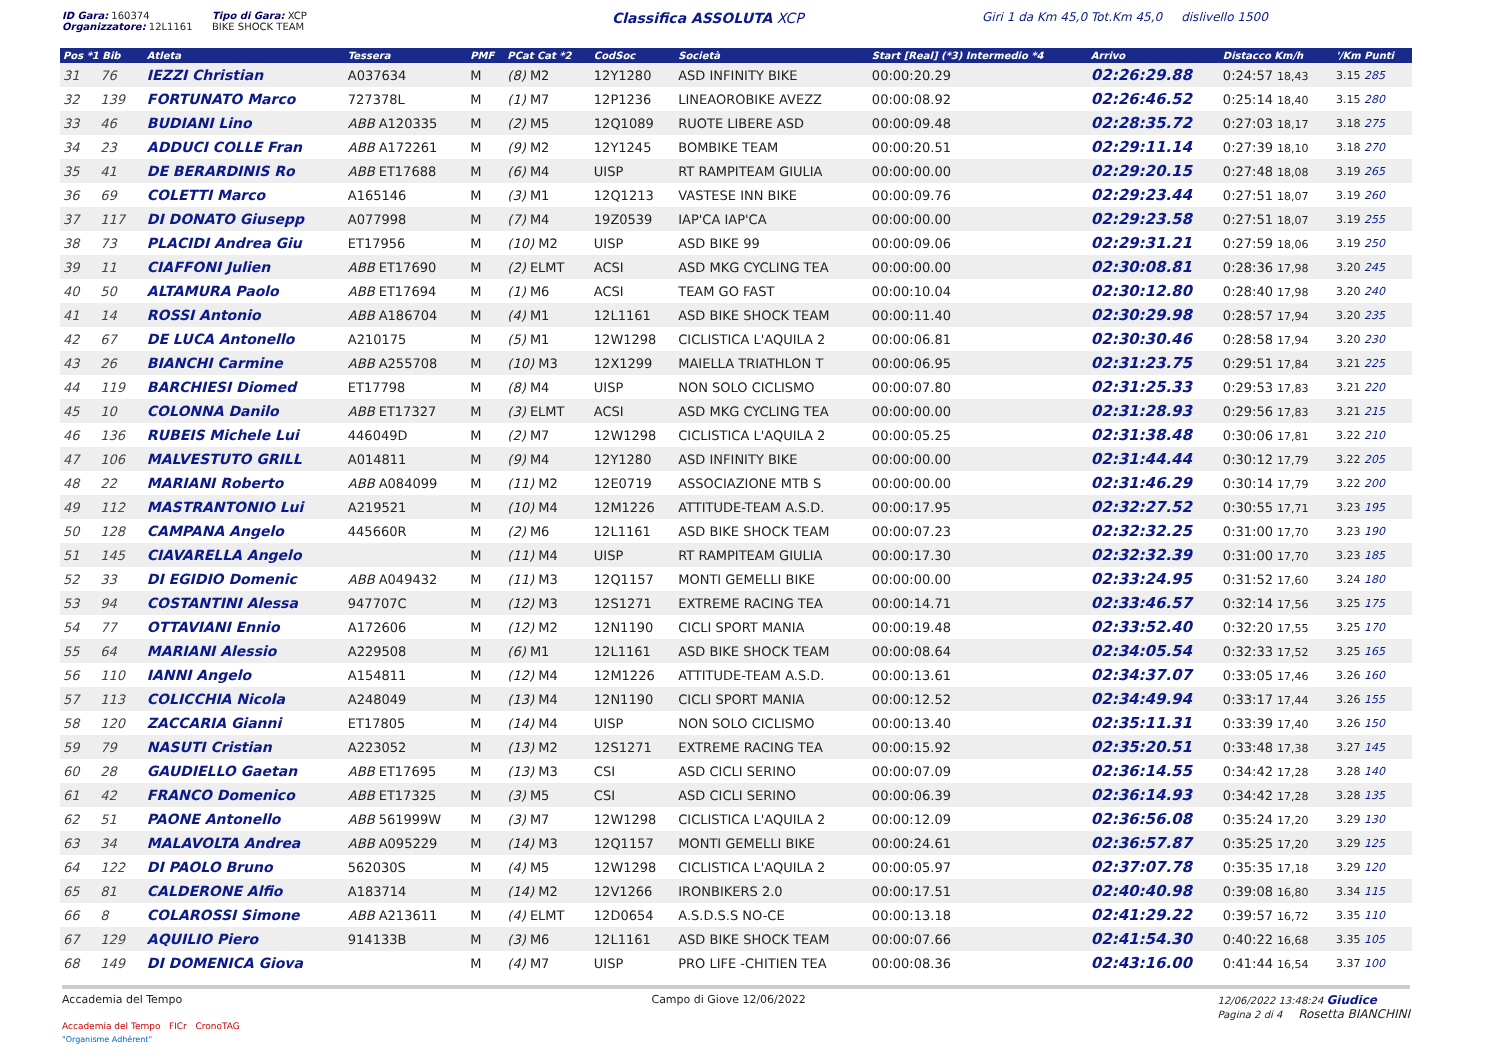ID Gara: 160374
Organizzatore: 12L1161
Tipo di Gara: XCP
BIKE SHOCK TEAM
Classifica ASSOLUTA XCP
Giri 1 da Km 45,0 Tot.Km 45,0 dislivello 1500
| Pos *1 Bib | Atleta | Tessera | PMF | PCat Cat *2 | CodSoc | Società | Start [Real] (*3) Intermedio *4 | Arrivo | Distacco Km/h | '/Km Punti |
| --- | --- | --- | --- | --- | --- | --- | --- | --- | --- | --- |
| 31 76 | IEZZI Christian | A037634 | M | (8) M2 | 12Y1280 | ASD INFINITY BIKE | 00:00:20.29 | 02:26:29.88 | 0:24:57 18,43 | 3.15 285 |
| 32 139 | FORTUNATO Marco | 727378L | M | (1) M7 | 12P1236 | LINEAOROBIKE AVEZZ | 00:00:08.92 | 02:26:46.52 | 0:25:14 18,40 | 3.15 280 |
| 33 46 | BUDIANI Lino | ABB A120335 | M | (2) M5 | 12Q1089 | RUOTE LIBERE ASD | 00:00:09.48 | 02:28:35.72 | 0:27:03 18,17 | 3.18 275 |
| 34 23 | ADDUCI COLLE Fran | ABB A172261 | M | (9) M2 | 12Y1245 | BOMBIKE TEAM | 00:00:20.51 | 02:29:11.14 | 0:27:39 18,10 | 3.18 270 |
| 35 41 | DE BERARDINIS Ro | ABB ET17688 | M | (6) M4 | UISP | RT RAMPITEAM GIULIA | 00:00:00.00 | 02:29:20.15 | 0:27:48 18,08 | 3.19 265 |
| 36 69 | COLETTI Marco | A165146 | M | (3) M1 | 12Q1213 | VASTESE INN BIKE | 00:00:09.76 | 02:29:23.44 | 0:27:51 18,07 | 3.19 260 |
| 37 117 | DI DONATO Giusepp | A077998 | M | (7) M4 | 19Z0539 | IAP'CA IAP'CA | 00:00:00.00 | 02:29:23.58 | 0:27:51 18,07 | 3.19 255 |
| 38 73 | PLACIDI Andrea Giu | ET17956 | M | (10) M2 | UISP | ASD BIKE 99 | 00:00:09.06 | 02:29:31.21 | 0:27:59 18,06 | 3.19 250 |
| 39 11 | CIAFFONI Julien | ABB ET17690 | M | (2) ELMT | ACSI | ASD MKG CYCLING TEA | 00:00:00.00 | 02:30:08.81 | 0:28:36 17,98 | 3.20 245 |
| 40 50 | ALTAMURA Paolo | ABB ET17694 | M | (1) M6 | ACSI | TEAM GO FAST | 00:00:10.04 | 02:30:12.80 | 0:28:40 17,98 | 3.20 240 |
| 41 14 | ROSSI Antonio | ABB A186704 | M | (4) M1 | 12L1161 | ASD BIKE SHOCK TEAM | 00:00:11.40 | 02:30:29.98 | 0:28:57 17,94 | 3.20 235 |
| 42 67 | DE LUCA Antonello | A210175 | M | (5) M1 | 12W1298 | CICLISTICA L'AQUILA 2 | 00:00:06.81 | 02:30:30.46 | 0:28:58 17,94 | 3.20 230 |
| 43 26 | BIANCHI Carmine | ABB A255708 | M | (10) M3 | 12X1299 | MAIELLA TRIATHLON T | 00:00:06.95 | 02:31:23.75 | 0:29:51 17,84 | 3.21 225 |
| 44 119 | BARCHIESI Diomed | ET17798 | M | (8) M4 | UISP | NON SOLO CICLISMO | 00:00:07.80 | 02:31:25.33 | 0:29:53 17,83 | 3.21 220 |
| 45 10 | COLONNA Danilo | ABB ET17327 | M | (3) ELMT | ACSI | ASD MKG CYCLING TEA | 00:00:00.00 | 02:31:28.93 | 0:29:56 17,83 | 3.21 215 |
| 46 136 | RUBEIS Michele Lui | 446049D | M | (2) M7 | 12W1298 | CICLISTICA L'AQUILA 2 | 00:00:05.25 | 02:31:38.48 | 0:30:06 17,81 | 3.22 210 |
| 47 106 | MALVESTUTO GRILL | A014811 | M | (9) M4 | 12Y1280 | ASD INFINITY BIKE | 00:00:00.00 | 02:31:44.44 | 0:30:12 17,79 | 3.22 205 |
| 48 22 | MARIANI Roberto | ABB A084099 | M | (11) M2 | 12E0719 | ASSOCIAZIONE MTB S | 00:00:00.00 | 02:31:46.29 | 0:30:14 17,79 | 3.22 200 |
| 49 112 | MASTRANTONIO Lui | A219521 | M | (10) M4 | 12M1226 | ATTITUDE-TEAM A.S.D. | 00:00:17.95 | 02:32:27.52 | 0:30:55 17,71 | 3.23 195 |
| 50 128 | CAMPANA Angelo | 445660R | M | (2) M6 | 12L1161 | ASD BIKE SHOCK TEAM | 00:00:07.23 | 02:32:32.25 | 0:31:00 17,70 | 3.23 190 |
| 51 145 | CIAVARELLA Angelo | | M | (11) M4 | UISP | RT RAMPITEAM GIULIA | 00:00:17.30 | 02:32:32.39 | 0:31:00 17,70 | 3.23 185 |
| 52 33 | DI EGIDIO Domenic | ABB A049432 | M | (11) M3 | 12Q1157 | MONTI GEMELLI BIKE | 00:00:00.00 | 02:33:24.95 | 0:31:52 17,60 | 3.24 180 |
| 53 94 | COSTANTINI Alessa | 947707C | M | (12) M3 | 12S1271 | EXTREME RACING TEA | 00:00:14.71 | 02:33:46.57 | 0:32:14 17,56 | 3.25 175 |
| 54 77 | OTTAVIANI Ennio | A172606 | M | (12) M2 | 12N1190 | CICLI SPORT MANIA | 00:00:19.48 | 02:33:52.40 | 0:32:20 17,55 | 3.25 170 |
| 55 64 | MARIANI Alessio | A229508 | M | (6) M1 | 12L1161 | ASD BIKE SHOCK TEAM | 00:00:08.64 | 02:34:05.54 | 0:32:33 17,52 | 3.25 165 |
| 56 110 | IANNI Angelo | A154811 | M | (12) M4 | 12M1226 | ATTITUDE-TEAM A.S.D. | 00:00:13.61 | 02:34:37.07 | 0:33:05 17,46 | 3.26 160 |
| 57 113 | COLICCHIA Nicola | A248049 | M | (13) M4 | 12N1190 | CICLI SPORT MANIA | 00:00:12.52 | 02:34:49.94 | 0:33:17 17,44 | 3.26 155 |
| 58 120 | ZACCARIA Gianni | ET17805 | M | (14) M4 | UISP | NON SOLO CICLISMO | 00:00:13.40 | 02:35:11.31 | 0:33:39 17,40 | 3.26 150 |
| 59 79 | NASUTI Cristian | A223052 | M | (13) M2 | 12S1271 | EXTREME RACING TEA | 00:00:15.92 | 02:35:20.51 | 0:33:48 17,38 | 3.27 145 |
| 60 28 | GAUDIELLO Gaetan | ABB ET17695 | M | (13) M3 | CSI | ASD CICLI SERINO | 00:00:07.09 | 02:36:14.55 | 0:34:42 17,28 | 3.28 140 |
| 61 42 | FRANCO Domenico | ABB ET17325 | M | (3) M5 | CSI | ASD CICLI SERINO | 00:00:06.39 | 02:36:14.93 | 0:34:42 17,28 | 3.28 135 |
| 62 51 | PAONE Antonello | ABB 561999W | M | (3) M7 | 12W1298 | CICLISTICA L'AQUILA 2 | 00:00:12.09 | 02:36:56.08 | 0:35:24 17,20 | 3.29 130 |
| 63 34 | MALAVOLTA Andrea | ABB A095229 | M | (14) M3 | 12Q1157 | MONTI GEMELLI BIKE | 00:00:24.61 | 02:36:57.87 | 0:35:25 17,20 | 3.29 125 |
| 64 122 | DI PAOLO Bruno | 562030S | M | (4) M5 | 12W1298 | CICLISTICA L'AQUILA 2 | 00:00:05.97 | 02:37:07.78 | 0:35:35 17,18 | 3.29 120 |
| 65 81 | CALDERONE Alfio | A183714 | M | (14) M2 | 12V1266 | IRONBIKERS 2.0 | 00:00:17.51 | 02:40:40.98 | 0:39:08 16,80 | 3.34 115 |
| 66 8 | COLAROSSI Simone | ABB A213611 | M | (4) ELMT | 12D0654 | A.S.D.S.S NO-CE | 00:00:13.18 | 02:41:29.22 | 0:39:57 16,72 | 3.35 110 |
| 67 129 | AQUILIO Piero | 914133B | M | (3) M6 | 12L1161 | ASD BIKE SHOCK TEAM | 00:00:07.66 | 02:41:54.30 | 0:40:22 16,68 | 3.35 105 |
| 68 149 | DI DOMENICA Giova | | M | (4) M7 | UISP | PRO LIFE -CHITIEN TEA | 00:00:08.36 | 02:43:16.00 | 0:41:44 16,54 | 3.37 100 |
Accademia del Tempo
Accademia del Tempo FICr CronoTAG
"Organisme Adhérent"
Campo di Giove 12/06/2022 12/06/2022 13:48:24 Giudice
Pagina 2 di 4 Rosetta BIANCHINI